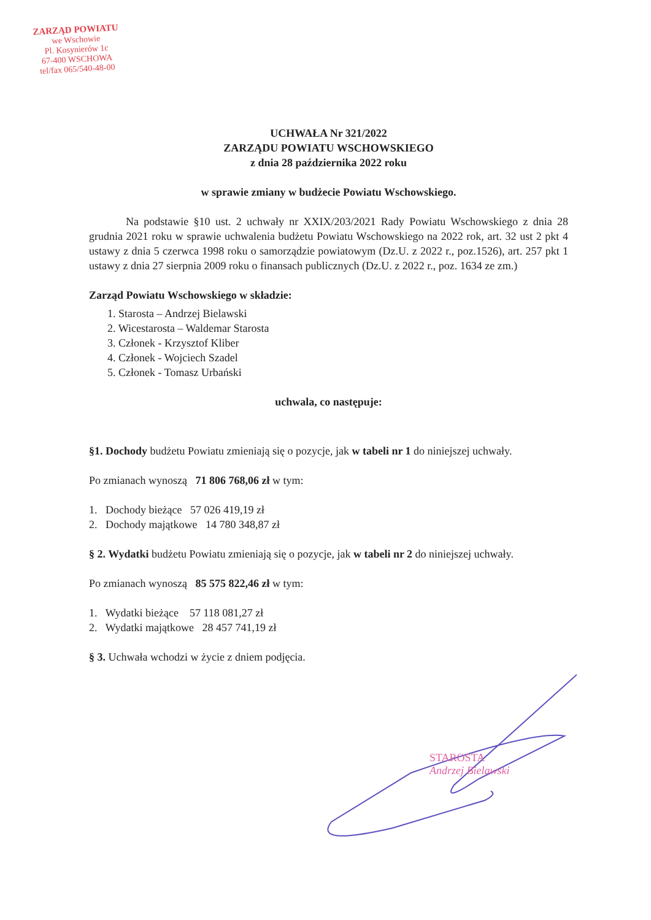ZARZĄD POWIATU
we Wschowie
Pl. Kosynierów 1c
67-400 WSCHOWA
tel/fax 065/540-48-00
UCHWAŁA Nr 321/2022
ZARZĄDU POWIATU WSCHOWSKIEGO
z dnia 28 października 2022 roku
w sprawie zmiany w budżecie Powiatu Wschowskiego.
Na podstawie §10 ust. 2 uchwały nr XXIX/203/2021 Rady Powiatu Wschowskiego z dnia 28 grudnia 2021 roku w sprawie uchwalenia budżetu Powiatu Wschowskiego na 2022 rok, art. 32 ust 2 pkt 4 ustawy z dnia 5 czerwca 1998 roku o samorządzie powiatowym (Dz.U. z 2022 r., poz.1526), art. 257 pkt 1 ustawy z dnia 27 sierpnia 2009 roku o finansach publicznych (Dz.U. z 2022 r., poz. 1634 ze zm.)
Zarząd Powiatu Wschowskiego w składzie:
1. Starosta – Andrzej Bielawski
2. Wicestarosta – Waldemar Starosta
3. Członek - Krzysztof Kliber
4. Członek - Wojciech Szadel
5. Członek - Tomasz Urbański
uchwala, co następuje:
§1. Dochody budżetu Powiatu zmieniają się o pozycje, jak w tabeli nr 1 do niniejszej uchwały.
Po zmianach wynoszą 71 806 768,06 zł w tym:
1. Dochody bieżące 57 026 419,19 zł
2. Dochody majątkowe 14 780 348,87 zł
§ 2. Wydatki budżetu Powiatu zmieniają się o pozycje, jak w tabeli nr 2 do niniejszej uchwały.
Po zmianach wynoszą 85 575 822,46 zł w tym:
1. Wydatki bieżące 57 118 081,27 zł
2. Wydatki majątkowe 28 457 741,19 zł
§ 3. Uchwała wchodzi w życie z dniem podjęcia.
STAROSTA
Andrzej Bielawski